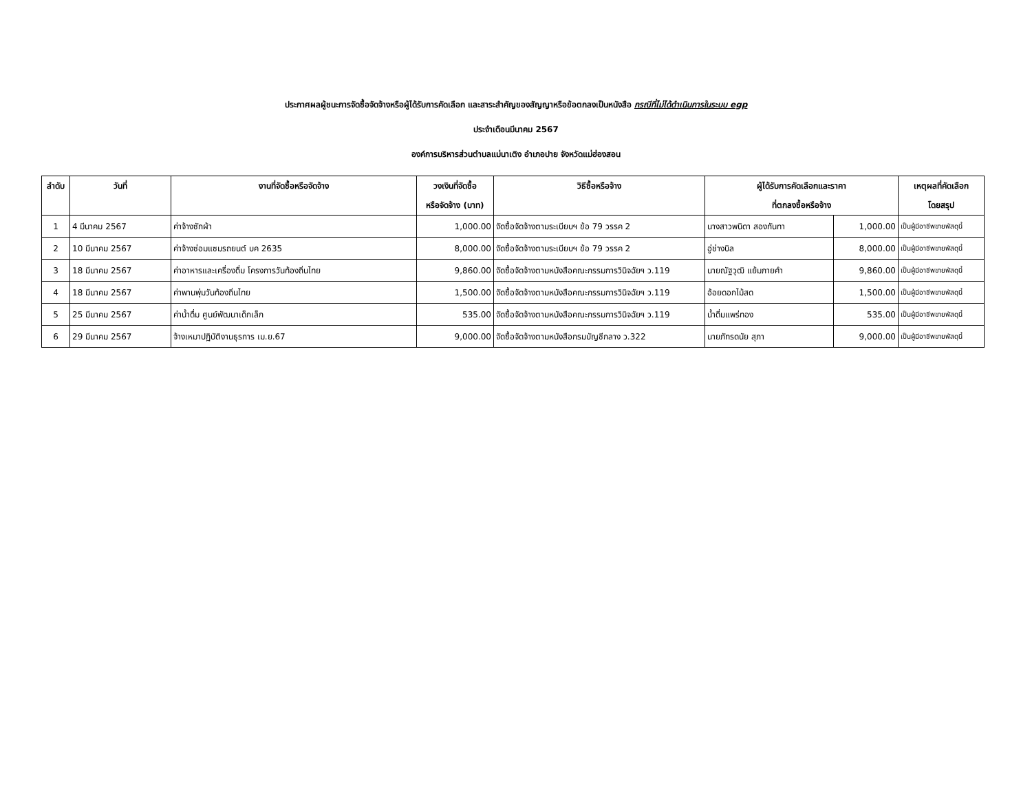ประกาศผลผู้ชนะการจัดซื้อจัดจ้างหรือผู้ได้รับการคัดเลือก และสาระสำคัญของสัญญาหรือข้อตกลงเป็นหนังสือ กรณีที่ไม่ได้ดำเนินการในระบบ egp
ประจำเดือนมีนาคม 2567
องค์การบริหารส่วนตำบลแม่นาเติง อำเภอปาย จังหวัดแม่ฮ่องสอน
| ลำดับ | วันที่ | งานที่จัดซื้อหรือจัดจ้าง | วงเงินที่จัดซื้อ หรือจัดจ้าง (บาท) | วิธีซื้อหรือจ้าง | ผู้ได้รับการคัดเลือกและราคา ที่ตกลงซื้อหรือจ้าง | | เหตุผลที่คัดเลือก โดยสรุป |
| --- | --- | --- | --- | --- | --- | --- | --- |
| 1 | 4 มีนาคม 2567 | ค่าจ้างซักผ้า | 1,000.00 | จัดซื้อจัดจ้างตามระเบียบฯ ข้อ 79 วรรค 2 | นางสาวพนิดา สองกันทา | 1,000.00 | เป็นผู้มีอาชีพขายพัสดุนี้ |
| 2 | 10 มีนาคม 2567 | ค่าจ้างซ่อมแซมรถยนต์ บค 2635 | 8,000.00 | จัดซื้อจัดจ้างตามระเบียบฯ ข้อ 79 วรรค 2 | อู่ช่างบิล | 8,000.00 | เป็นผู้มีอาชีพขายพัสดุนี้ |
| 3 | 18 มีนาคม 2567 | ค่าอาหารและเครื่องดื่ม โครงการวันท้องถิ่นไทย | 9,860.00 | จัดซื้อจัดจ้างตามหนังสือคณะกรรมการวินิจฉัยฯ ว.119 | นายณัฐวุฒิ แย้มภายคำ | 9,860.00 | เป็นผู้มีอาชีพขายพัสดุนี้ |
| 4 | 18 มีนาคม 2567 | ค่าพานพุ่มวันท้องถิ่นไทย | 1,500.00 | จัดซื้อจัดจ้างตามหนังสือคณะกรรมการวินิจฉัยฯ ว.119 | อ้อยดอกไม้สด | 1,500.00 | เป็นผู้มีอาชีพขายพัสดุนี้ |
| 5 | 25 มีนาคม 2567 | ค่าน้ำดื่ม ศูนย์พัฒนาเด็กเล็ก | 535.00 | จัดซื้อจัดจ้างตามหนังสือคณะกรรมการวินิจฉัยฯ ว.119 | น้ำดื่มแพร่ทอง | 535.00 | เป็นผู้มีอาชีพขายพัสดุนี้ |
| 6 | 29 มีนาคม 2567 | จ้างเหมาปฏิบัติงานธุรการ เม.ย.67 | 9,000.00 | จัดซื้อจัดจ้างตามหนังสือกรมบัญชีกลาง ว.322 | นายภัทรดนัย สุภา | 9,000.00 | เป็นผู้มีอาชีพขายพัสดุนี้ |